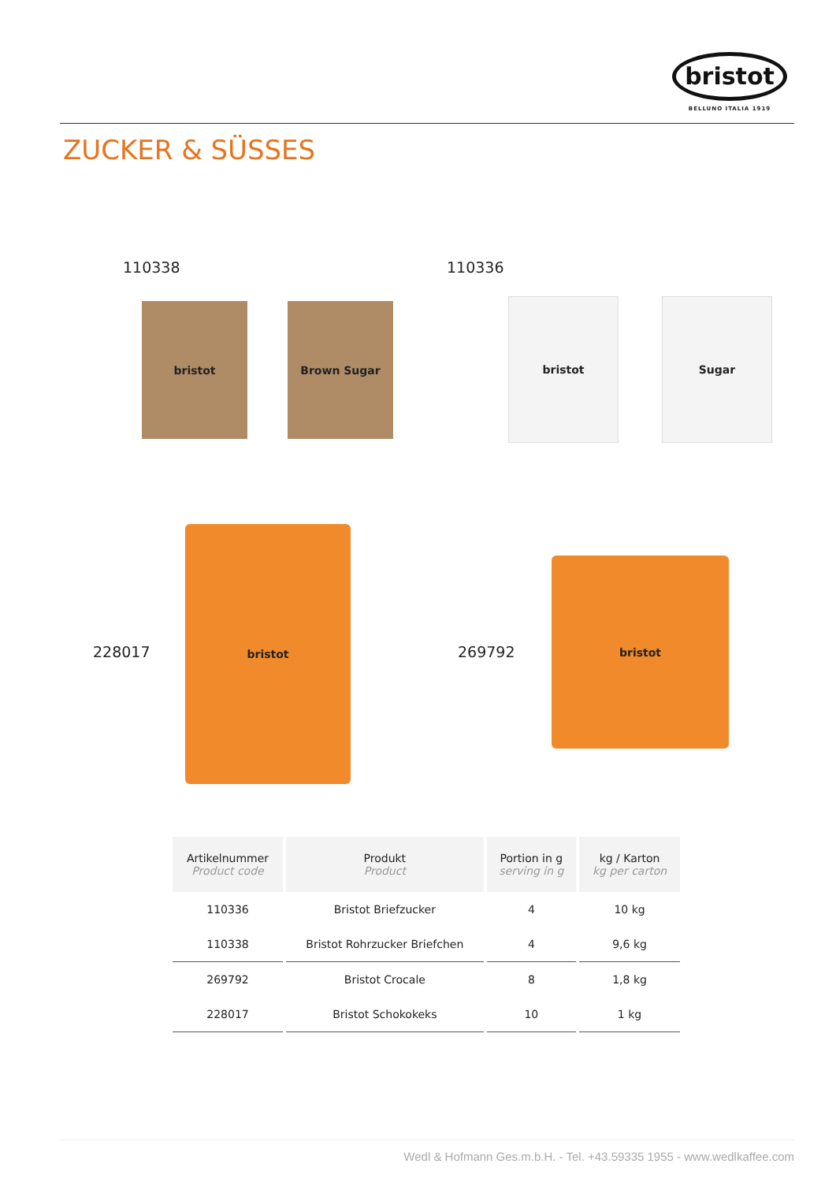bristot
BELLUNO ITALIA 1919
ZUCKER & SÜSSES
110338 110336
bristot Brown Sugar bristot Sugar
228017 269792
bristot
bristot
| Artikelnummer Product code | Produkt Product | Portion in g serving in g | kg / Karton kg per carton |
| --- | --- | --- | --- |
| 110336 | Bristot Briefzucker | 4 | 10 kg |
| 110338 | Bristot Rohrzucker Briefchen | 4 | 9,6 kg |
| 269792 | Bristot Crocale | 8 | 1,8 kg |
| 228017 | Bristot Schokokeks | 10 | 1 kg |
Wedl & Hofmann Ges.m.b.H. - Tel. +43.59335 1955 - www.wedlkaffee.com